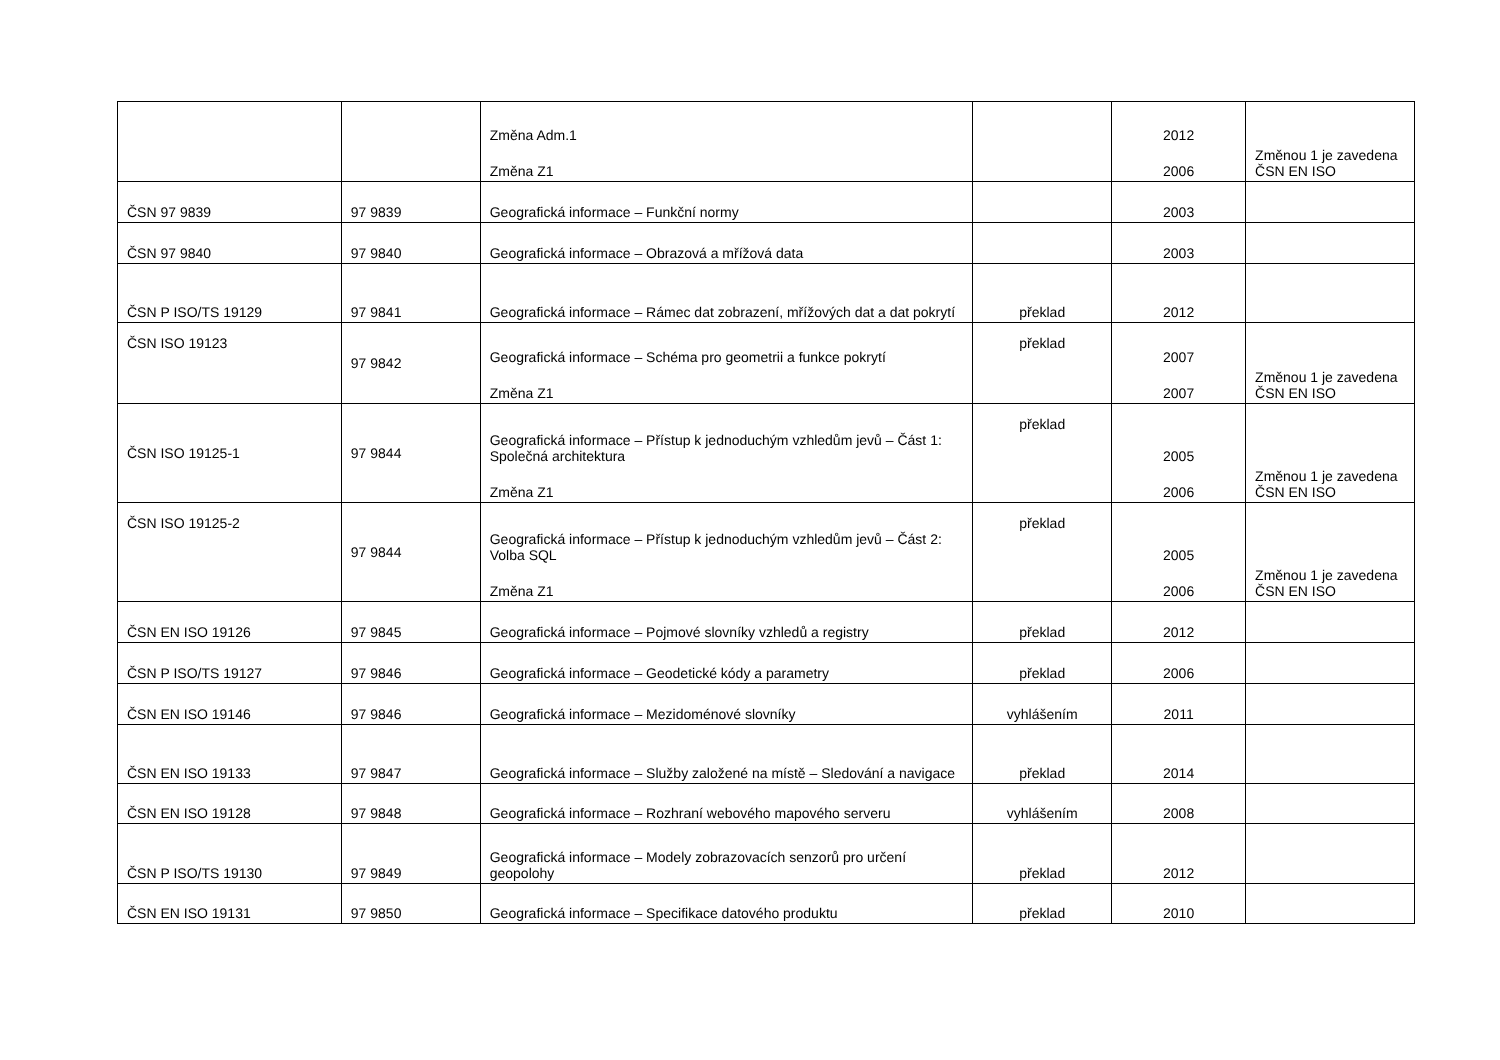| | | Změna Adm.1 Změna Z1 | | 2012 2006 | Změnou 1 je zavedena ČSN EN ISO |
| ČSN 97 9839 | 97 9839 | Geografická informace – Funkční normy | | 2003 | |
| ČSN 97 9840 | 97 9840 | Geografická informace – Obrazová a mřížová data | | 2003 | |
| ČSN P ISO/TS 19129 | 97 9841 | Geografická informace – Rámec dat zobrazení, mřížových dat a dat pokrytí | překlad | 2012 | |
| ČSN ISO 19123 | 97 9842 | Geografická informace – Schéma pro geometrii a funkce pokrytí Změna Z1 | překlad | 2007 2007 | Změnou 1 je zavedena ČSN EN ISO |
| ČSN ISO 19125-1 | 97 9844 | Geografická informace – Přístup k jednoduchým vzhledům jevů – Část 1: Společná architektura Změna Z1 | překlad | 2005 2006 | Změnou 1 je zavedena ČSN EN ISO |
| ČSN ISO 19125-2 | 97 9844 | Geografická informace – Přístup k jednoduchým vzhledům jevů – Část 2: Volba SQL Změna Z1 | překlad | 2005 2006 | Změnou 1 je zavedena ČSN EN ISO |
| ČSN EN ISO 19126 | 97 9845 | Geografická informace – Pojmové slovníky vzhledů a registry | překlad | 2012 | |
| ČSN P ISO/TS 19127 | 97 9846 | Geografická informace – Geodetické kódy a parametry | překlad | 2006 | |
| ČSN EN ISO 19146 | 97 9846 | Geografická informace – Mezidoménové slovníky | vyhlášením | 2011 | |
| ČSN EN ISO 19133 | 97 9847 | Geografická informace – Služby založené na místě – Sledování a navigace | překlad | 2014 | |
| ČSN EN ISO 19128 | 97 9848 | Geografická informace – Rozhraní webového mapového serveru | vyhlášením | 2008 | |
| ČSN P ISO/TS 19130 | 97 9849 | Geografická informace – Modely zobrazovacích senzorů pro určení geopolohy | překlad | 2012 | |
| ČSN EN ISO 19131 | 97 9850 | Geografická informace – Specifikace datového produktu | překlad | 2010 | |